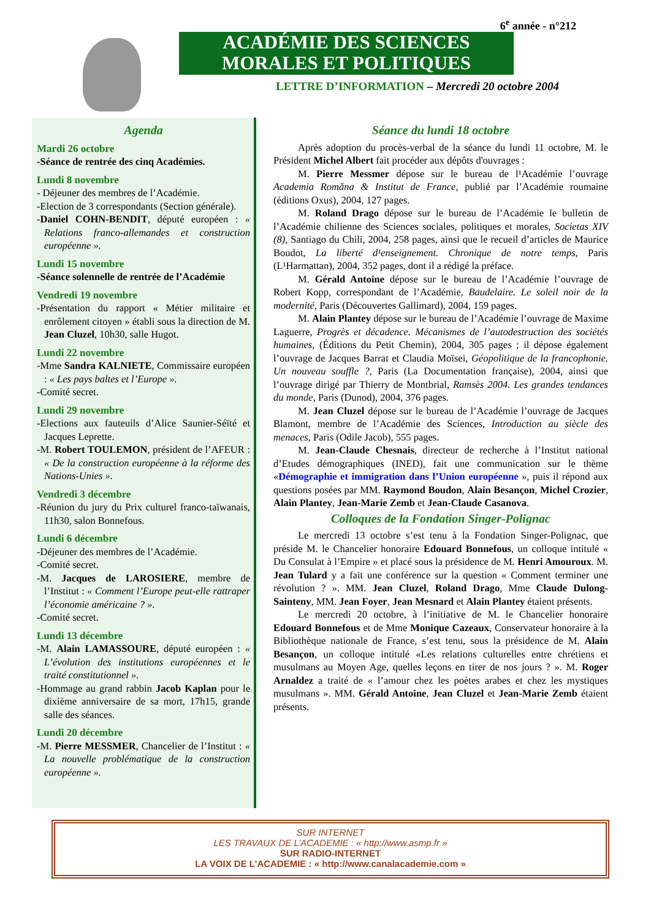6<sup>e</sup> année - n°212
ACADÉMIE DES SCIENCES
MORALES ET POLITIQUES
LETTRE D’INFORMATION – Mercredi 20 octobre 2004
Agenda
Mardi 26 octobre
-Séance de rentrée des cinq Académies.
Lundi 8 novembre
- Déjeuner des membres de l’Académie.
-Election de 3 correspondants (Section générale).
-Daniel COHN-BENDIT, député européen : « Relations franco-allemandes et construction européenne ».
Lundi 15 novembre
-Séance solennelle de rentrée de l’Académie
Vendredi 19 novembre
-Présentation du rapport « Métier militaire et enrôlement citoyen » établi sous la direction de M. Jean Cluzel, 10h30, salle Hugot.
Lundi 22 novembre
-Mme Sandra KALNIETE, Commissaire européen : « Les pays baltes et l’Europe ».
-Comité secret.
Lundi 29 novembre
-Elections aux fauteuils d’Alice Saunier-Séïté et Jacques Leprette.
-M. Robert TOULEMON, président de l’AFEUR : « De la construction européenne à la réforme des Nations-Unies ».
Vendredi 3 décembre
-Réunion du jury du Prix culturel franco-taïwanais, 11h30, salon Bonnefous.
Lundi 6 décembre
-Déjeuner des membres de l’Académie.
-Comité secret.
-M. Jacques de LAROSIERE, membre de l’Institut : « Comment l’Europe peut-elle rattraper l’économie américaine ? ».
-Comité secret.
Lundi 13 décembre
-M. Alain LAMASSOURE, député européen : « L’évolution des institutions européennes et le traité constitutionnel ».
-Hommage au grand rabbin Jacob Kaplan pour le dixième anniversaire de sa mort, 17h15, grande salle des séances.
Lundi 20 décembre
-M. Pierre MESSMER, Chancelier de l’Institut : « La nouvelle problématique de la construction européenne ».
Séance du lundi 18 octobre
Après adoption du procès-verbal de la séance du lundi 11 octobre, M. le Président Michel Albert fait procéder aux dépôts d'ouvrages :
M. Pierre Messmer dépose sur le bureau de l¹Académie l’ouvrage Academia Romăna & Institut de France, publié par l’Académie roumaine (éditions Oxus), 2004, 127 pages.
M. Roland Drago dépose sur le bureau de l’Académie le bulletin de l’Académie chilienne des Sciences sociales, politiques et morales, Societas XIV (8), Santiago du Chili, 2004, 258 pages, ainsi que le recueil d’articles de Maurice Boudot, La liberté d¹enseignement. Chronique de notre temps, Paris (L¹Harmattan), 2004, 352 pages, dont il a rédigé la préface.
M. Gérald Antoine dépose sur le bureau de l’Académie l’ouvrage de Robert Kopp, correspondant de l’Académie, Baudelaire. Le soleil noir de la modernité, Paris (Découvertes Gallimard), 2004, 159 pages.
M. Alain Plantey dépose sur le bureau de l’Académie l’ouvrage de Maxime Laguerre, Progrès et décadence. Mécanismes de l’autodestruction des sociétés humaines, (Éditions du Petit Chemin), 2004, 305 pages ; il dépose également l’ouvrage de Jacques Barrat et Claudia Moïsei, Géopolitique de la francophonie. Un nouveau souffle ?, Paris (La Documentation française), 2004, ainsi que l’ouvrage dirigé par Thierry de Montbrial, Ramsès 2004. Les grandes tendances du monde, Paris (Dunod), 2004, 376 pages.
M. Jean Cluzel dépose sur le bureau de l’Académie l’ouvrage de Jacques Blamont, membre de l’Académie des Sciences, Introduction au siècle des menaces, Paris (Odile Jacob), 555 pages.
M. Jean-Claude Chesnais, directeur de recherche à l’Institut national d’Etudes démographiques (INED), fait une communication sur le thème «Démographie et immigration dans l’Union européenne », puis il répond aux questions posées par MM. Raymond Boudon, Alain Besançon, Michel Crozier, Alain Plantey, Jean-Marie Zemb et Jean-Claude Casanova.
Colloques de la Fondation Singer-Polignac
Le mercredi 13 octobre s’est tenu à la Fondation Singer-Polignac, que préside M. le Chancelier honoraire Edouard Bonnefous, un colloque intitulé « Du Consulat à l’Empire » et placé sous la présidence de M. Henri Amouroux. M. Jean Tulard y a fait une conférence sur la question « Comment terminer une révolution ? ». MM. Jean Cluzel, Roland Drago, Mme Claude Dulong-Sainteny, MM. Jean Foyer, Jean Mesnard et Alain Plantey étaient présents.
Le mercredi 20 octobre, à l’initiative de M. le Chancelier honoraire Edouard Bonnefous et de Mme Monique Cazeaux, Conservateur honoraire à la Bibliothèque nationale de France, s’est tenu, sous la présidence de M. Alain Besançon, un colloque intitulé «Les relations culturelles entre chrétiens et musulmans au Moyen Age, quelles leçons en tirer de nos jours ? ». M. Roger Arnaldez a traité de « l’amour chez les poètes arabes et chez les mystiques musulmans ». MM. Gérald Antoine, Jean Cluzel et Jean-Marie Zemb étaient présents.
SUR INTERNET
LES TRAVAUX DE L’ACADEMIE : « http://www.asmp.fr »
SUR RADIO-INTERNET
LA VOIX DE L’ACADEMIE : « http://www.canalacademie.com »